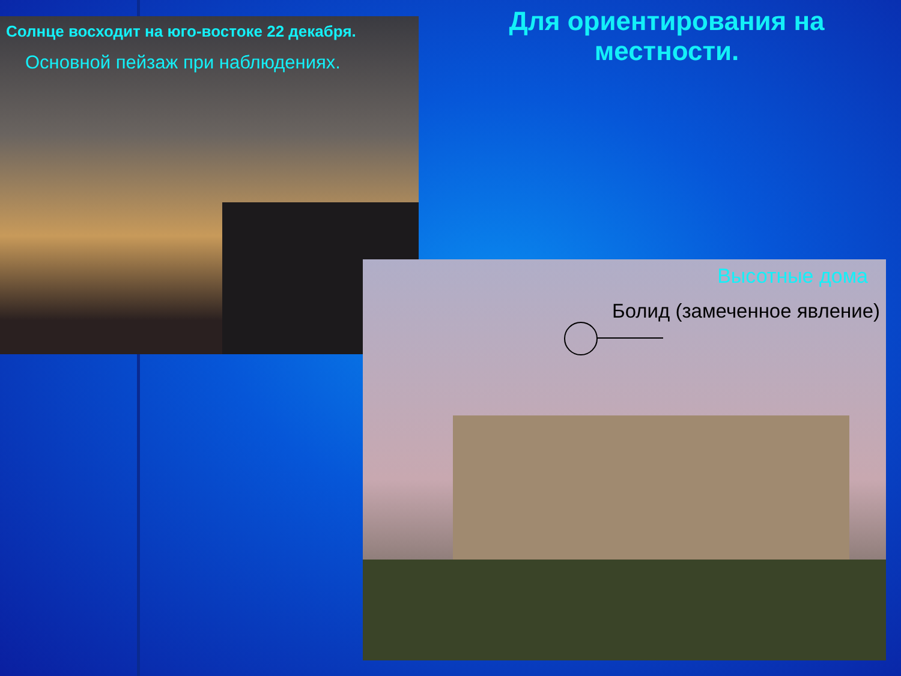Для ориентирования на местности.
Солнце восходит на юго-востоке 22 декабря.
Основной пейзаж при наблюдениях.
Высотные дома
Болид (замеченное явление)